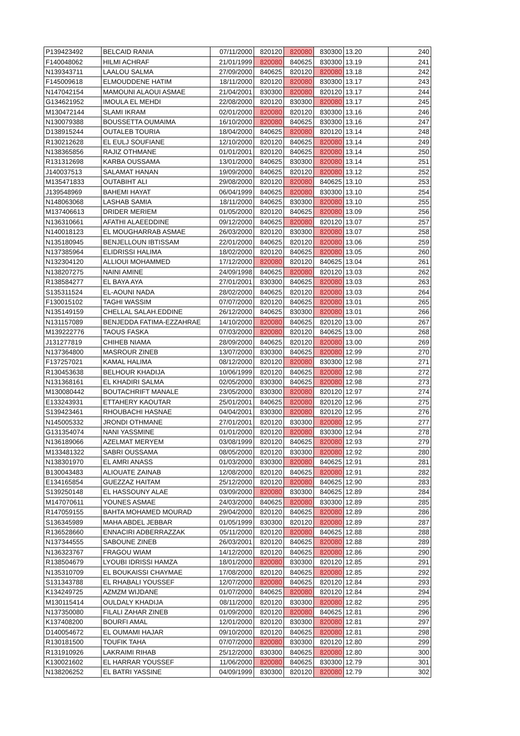| P139423492 | BELCAID RANIA | 07/11/2000 | 820120 | 820080 | 830300 | 13.20 | 240 |
| F140048062 | HILMI ACHRAF | 21/01/1999 | 820080 | 840625 | 830300 | 13.19 | 241 |
| N139343711 | LAALOU SALMA | 27/09/2000 | 840625 | 820120 | 820080 | 13.18 | 242 |
| F145009618 | ELMOUDDENE HATIM | 18/11/2000 | 820120 | 820080 | 830300 | 13.17 | 243 |
| N147042154 | MAMOUNI ALAOUI ASMAE | 21/04/2001 | 830300 | 820080 | 820120 | 13.17 | 244 |
| G134621952 | IMOULA EL MEHDI | 22/08/2000 | 820120 | 830300 | 820080 | 13.17 | 245 |
| M130472144 | SLAMI IKRAM | 02/01/2000 | 820080 | 820120 | 830300 | 13.16 | 246 |
| N130079388 | BOUSSETTA OUMAIMA | 16/10/2000 | 820080 | 840625 | 830300 | 13.16 | 247 |
| D138915244 | OUTALEB TOURIA | 18/04/2000 | 840625 | 820080 | 820120 | 13.14 | 248 |
| R130212628 | EL EULJ SOUFIANE | 12/10/2000 | 820120 | 840625 | 820080 | 13.14 | 249 |
| N138365856 | RAJIZ OTHMANE | 01/01/2001 | 820120 | 840625 | 820080 | 13.14 | 250 |
| R131312698 | KARBA OUSSAMA | 13/01/2000 | 840625 | 830300 | 820080 | 13.14 | 251 |
| J140037513 | SALAMAT HANAN | 19/09/2000 | 840625 | 820120 | 820080 | 13.12 | 252 |
| M135471833 | OUTABIHT ALI | 29/08/2000 | 820120 | 820080 | 840625 | 13.10 | 253 |
| J139548969 | BAHEMI HAYAT | 06/04/1999 | 840625 | 820080 | 830300 | 13.10 | 254 |
| N148063068 | LASHAB SAMIA | 18/11/2000 | 840625 | 830300 | 820080 | 13.10 | 255 |
| M137406613 | DRIDER MERIEM | 01/05/2000 | 820120 | 840625 | 820080 | 13.09 | 256 |
| N136310661 | AFATHI ALAEEDDINE | 09/12/2000 | 840625 | 820080 | 820120 | 13.07 | 257 |
| N140018123 | EL MOUGHARRAB ASMAE | 26/03/2000 | 820120 | 830300 | 820080 | 13.07 | 258 |
| N135180945 | BENJELLOUN IBTISSAM | 22/01/2000 | 840625 | 820120 | 820080 | 13.06 | 259 |
| N137385964 | ELIDRISSI HALIMA | 18/02/2000 | 820120 | 840625 | 820080 | 13.05 | 260 |
| N132304120 | ALLIOUI MOHAMMED | 17/12/2000 | 820080 | 820120 | 840625 | 13.04 | 261 |
| N138207275 | NAINI AMINE | 24/09/1998 | 840625 | 820080 | 820120 | 13.03 | 262 |
| R138584277 | EL BAYA AYA | 27/01/2001 | 830300 | 840625 | 820080 | 13.03 | 263 |
| S135311524 | EL-AOUNI NADA | 28/02/2000 | 840625 | 820120 | 820080 | 13.03 | 264 |
| F130015102 | TAGHI WASSIM | 07/07/2000 | 820120 | 840625 | 820080 | 13.01 | 265 |
| N135149159 | CHELLAL SALAH.EDDINE | 26/12/2000 | 840625 | 830300 | 820080 | 13.01 | 266 |
| N131157089 | BENJEDDA FATIMA-EZZAHRAE | 14/10/2000 | 820080 | 840625 | 820120 | 13.00 | 267 |
| M139222776 | TAOUS FASKA | 07/03/2000 | 820080 | 820120 | 840625 | 13.00 | 268 |
| J131277819 | CHIHEB NIAMA | 28/09/2000 | 840625 | 820120 | 820080 | 13.00 | 269 |
| N137364800 | MASROUR ZINEB | 13/07/2000 | 830300 | 840625 | 820080 | 12.99 | 270 |
| F137257021 | KAMAL HALIMA | 08/12/2000 | 820120 | 820080 | 830300 | 12.98 | 271 |
| R130453638 | BELHOUR KHADIJA | 10/06/1999 | 820120 | 840625 | 820080 | 12.98 | 272 |
| N131368161 | EL KHADIRI SALMA | 02/05/2000 | 830300 | 840625 | 820080 | 12.98 | 273 |
| M130080442 | BOUTACHRIFT MANALE | 23/05/2000 | 830300 | 820080 | 820120 | 12.97 | 274 |
| E133243931 | ETTAHERY KAOUTAR | 25/01/2001 | 840625 | 820080 | 820120 | 12.96 | 275 |
| S139423461 | RHOUBACHI HASNAE | 04/04/2001 | 830300 | 820080 | 820120 | 12.95 | 276 |
| N145005332 | JRONDI OTHMANE | 27/01/2001 | 820120 | 830300 | 820080 | 12.95 | 277 |
| G131354074 | NANI YASSMINE | 01/01/2000 | 820120 | 820080 | 830300 | 12.94 | 278 |
| N136189066 | AZELMAT MERYEM | 03/08/1999 | 820120 | 840625 | 820080 | 12.93 | 279 |
| M133481322 | SABRI OUSSAMA | 08/05/2000 | 820120 | 830300 | 820080 | 12.92 | 280 |
| N138301970 | EL AMRI ANASS | 01/03/2000 | 830300 | 820080 | 840625 | 12.91 | 281 |
| B130043483 | ALIOUATE ZAINAB | 12/08/2000 | 820120 | 840625 | 820080 | 12.91 | 282 |
| E134165854 | GUEZZAZ HAITAM | 25/12/2000 | 820120 | 820080 | 840625 | 12.90 | 283 |
| S139250148 | EL HASSOUNY ALAE | 03/09/2000 | 820080 | 830300 | 840625 | 12.89 | 284 |
| M147070611 | YOUNES ASMAE | 24/03/2000 | 840625 | 820080 | 830300 | 12.89 | 285 |
| R147059155 | BAHTA MOHAMED MOURAD | 29/04/2000 | 820120 | 840625 | 820080 | 12.89 | 286 |
| S136345989 | MAHA ABDEL JEBBAR | 01/05/1999 | 830300 | 820120 | 820080 | 12.89 | 287 |
| R136528660 | ENNACIRI ADBERRAZZAK | 05/11/2000 | 820120 | 820080 | 840625 | 12.88 | 288 |
| N137344555 | SABOUNE ZINEB | 26/03/2001 | 820120 | 840625 | 820080 | 12.88 | 289 |
| N136323767 | FRAGOU WIAM | 14/12/2000 | 820120 | 840625 | 820080 | 12.86 | 290 |
| R138504679 | LYOUBI IDRISSI HAMZA | 18/01/2000 | 820080 | 830300 | 820120 | 12.85 | 291 |
| N135310709 | EL BOUKAISSI CHAYMAE | 17/08/2000 | 820120 | 840625 | 820080 | 12.85 | 292 |
| S131343788 | EL RHABALI YOUSSEF | 12/07/2000 | 820080 | 840625 | 820120 | 12.84 | 293 |
| K134249725 | AZMZM WIJDANE | 01/07/2000 | 840625 | 820080 | 820120 | 12.84 | 294 |
| M130115414 | OULDALY KHADIJA | 08/11/2000 | 820120 | 830300 | 820080 | 12.82 | 295 |
| N137350080 | FILALI ZAHAR ZINEB | 01/09/2000 | 820120 | 820080 | 840625 | 12.81 | 296 |
| K137408200 | BOURFI AMAL | 12/01/2000 | 820120 | 830300 | 820080 | 12.81 | 297 |
| D140054672 | EL OUMAMI HAJAR | 09/10/2000 | 820120 | 840625 | 820080 | 12.81 | 298 |
| R130181500 | TOUFIK TAHA | 07/07/2000 | 820080 | 830300 | 820120 | 12.80 | 299 |
| R131910926 | LAKRAIMI RIHAB | 25/12/2000 | 830300 | 840625 | 820080 | 12.80 | 300 |
| K130021602 | EL HARRAR YOUSSEF | 11/06/2000 | 820080 | 840625 | 830300 | 12.79 | 301 |
| N138206252 | EL BATRI YASSINE | 04/09/1999 | 830300 | 820120 | 820080 | 12.79 | 302 |